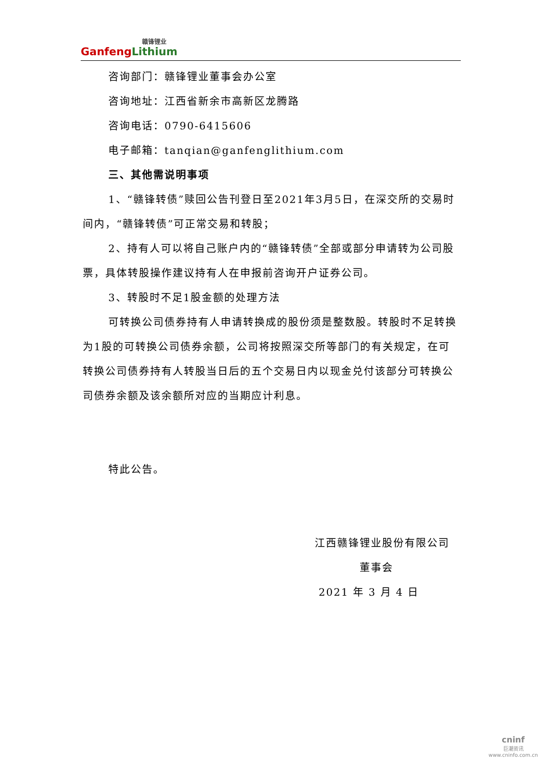赣锋锂业
Ganfeng Lithium
咨询部门：赣锋锂业董事会办公室
咨询地址：江西省新余市高新区龙腾路
咨询电话：0790-6415606
电子邮箱：tanqian@ganfenglithium.com
三、其他需说明事项
1、“赣锋转债”赎回公告刊登日至2021年3月5日，在深交所的交易时间内，“赣锋转债”可正常交易和转股；
2、持有人可以将自己账户内的“赣锋转债”全部或部分申请转为公司股票，具体转股操作建议持有人在申报前咨询开户证券公司。
3、转股时不足1股金额的处理方法
可转换公司债券持有人申请转换成的股份须是整数股。转股时不足转换为1股的可转换公司债券余额，公司将按照深交所等部门的有关规定，在可转换公司债券持有人转股当日后的五个交易日内以现金兑付该部分可转换公司债券余额及该余额所对应的当期应计利息。
特此公告。
江西赣锋锂业股份有限公司
董事会
2021 年 3 月 4 日
cninf
巨潮资讯
www.cninfo.com.cn